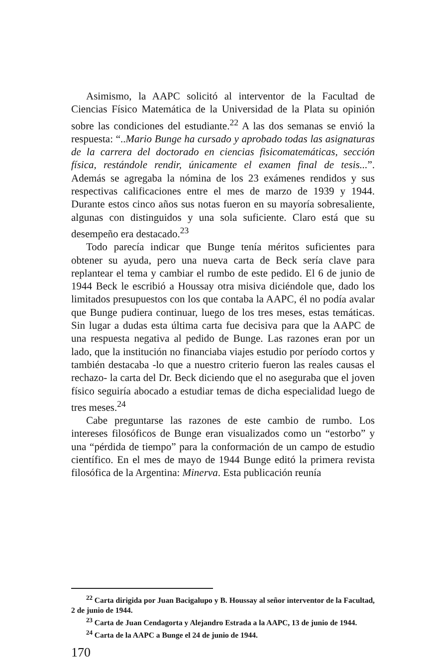Asimismo, la AAPC solicitó al interventor de la Facultad de Ciencias Físico Matemática de la Universidad de la Plata su opinión sobre las condiciones del estudiante.<sup>22</sup> A las dos semanas se envió la respuesta: “..Mario Bunge ha cursado y aprobado todas las asignaturas de la carrera del doctorado en ciencias fisicomatemáticas, sección física, restándole rendir, únicamente el examen final de tesis...”. Además se agregaba la nómina de los 23 exámenes rendidos y sus respectivas calificaciones entre el mes de marzo de 1939 y 1944. Durante estos cinco años sus notas fueron en su mayoría sobresaliente, algunas con distinguidos y una sola suficiente. Claro está que su desempeño era destacado.<sup>23</sup>
Todo parecía indicar que Bunge tenía méritos suficientes para obtener su ayuda, pero una nueva carta de Beck sería clave para replantear el tema y cambiar el rumbo de este pedido. El 6 de junio de 1944 Beck le escribió a Houssay otra misiva diciéndole que, dado los limitados presupuestos con los que contaba la AAPC, él no podía avalar que Bunge pudiera continuar, luego de los tres meses, estas temáticas. Sin lugar a dudas esta última carta fue decisiva para que la AAPC de una respuesta negativa al pedido de Bunge. Las razones eran por un lado, que la institución no financiaba viajes estudio por período cortos y también destacaba -lo que a nuestro criterio fueron las reales causas el rechazo- la carta del Dr. Beck diciendo que el no aseguraba que el joven físico seguiría abocado a estudiar temas de dicha especialidad luego de tres meses.<sup>24</sup>
Cabe preguntarse las razones de este cambio de rumbo. Los intereses filosóficos de Bunge eran visualizados como un “estorbo” y una “pérdida de tiempo” para la conformación de un campo de estudio científico. En el mes de mayo de 1944 Bunge editó la primera revista filosófica de la Argentina: Minerva. Esta publicación reunía
<sup>22</sup> Carta dirigida por Juan Bacigalupo y B. Houssay al señor interventor de la Facultad, 2 de junio de 1944.
<sup>23</sup> Carta de Juan Cendagorta y Alejandro Estrada a la AAPC, 13 de junio de 1944.
<sup>24</sup> Carta de la AAPC a Bunge el 24 de junio de 1944.
170